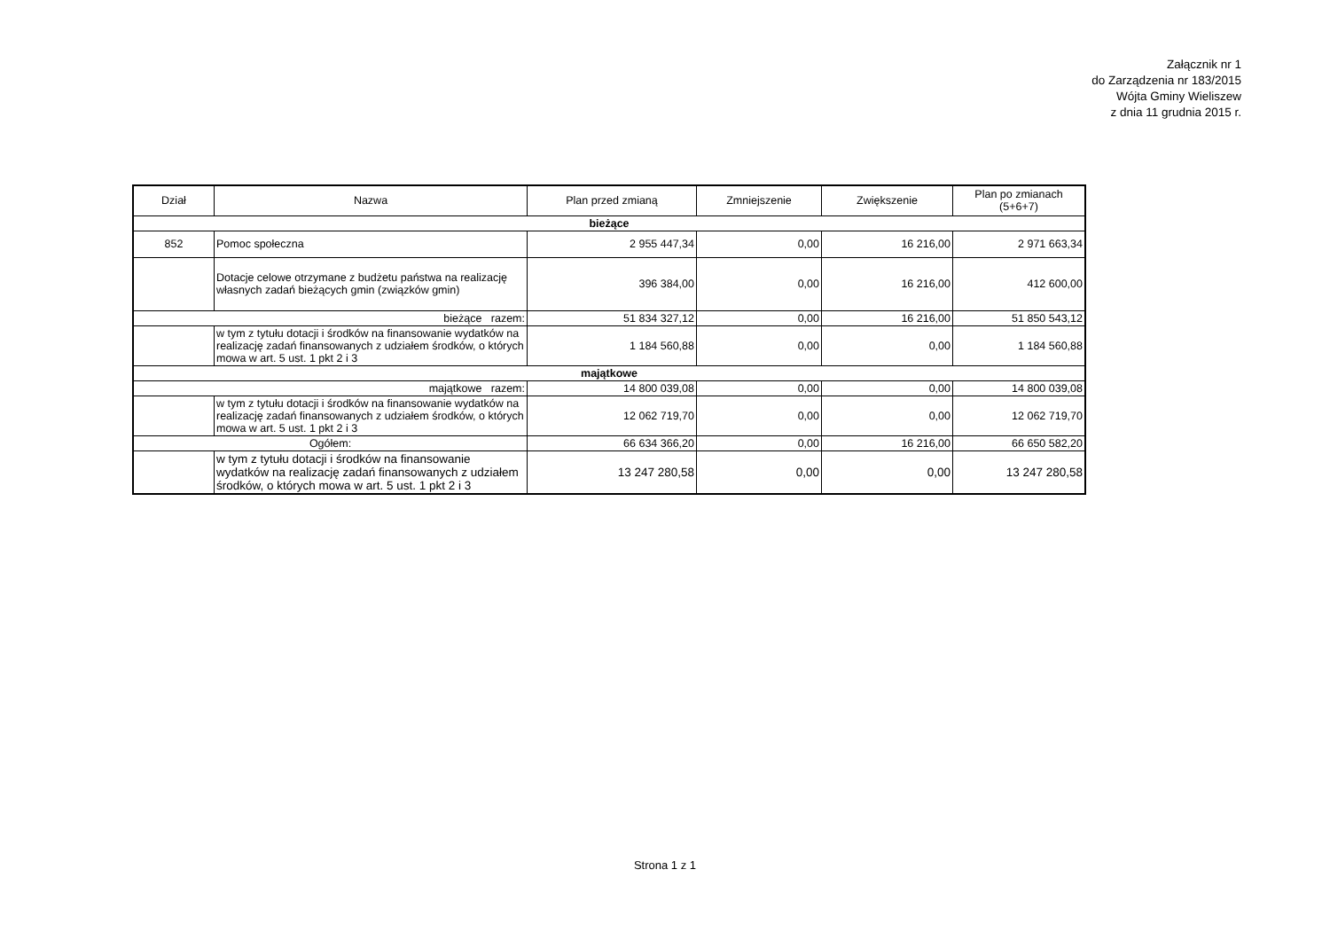Załącznik nr 1
do Zarządzenia nr 183/2015
Wójta Gminy Wieliszew
z dnia 11 grudnia 2015 r.
| Dział | Nazwa | Plan przed zmianą | Zmniejszenie | Zwiększenie | Plan po zmianach (5+6+7) |
| --- | --- | --- | --- | --- | --- |
| bieżące | | | | | |
| 852 | Pomoc społeczna | 2 955 447,34 | 0,00 | 16 216,00 | 2 971 663,34 |
| | Dotacje celowe otrzymane z budżetu państwa na realizację własnych zadań bieżących gmin (związków gmin) | 396 384,00 | 0,00 | 16 216,00 | 412 600,00 |
| bieżące razem: | | 51 834 327,12 | 0,00 | 16 216,00 | 51 850 543,12 |
| | w tym z tytułu dotacji i środków na finansowanie wydatków na realizację zadań finansowanych z udziałem środków, o których mowa w art. 5 ust. 1 pkt 2 i 3 | 1 184 560,88 | 0,00 | 0,00 | 1 184 560,88 |
| majątkowe | | | | | |
| majątkowe razem: | | 14 800 039,08 | 0,00 | 0,00 | 14 800 039,08 |
| | w tym z tytułu dotacji i środków na finansowanie wydatków na realizację zadań finansowanych z udziałem środków, o których mowa w art. 5 ust. 1 pkt 2 i 3 | 12 062 719,70 | 0,00 | 0,00 | 12 062 719,70 |
| Ogółem: | | 66 634 366,20 | 0,00 | 16 216,00 | 66 650 582,20 |
| | w tym z tytułu dotacji i środków na finansowanie wydatków na realizację zadań finansowanych z udziałem środków, o których mowa w art. 5 ust. 1 pkt 2 i 3 | 13 247 280,58 | 0,00 | 0,00 | 13 247 280,58 |
Strona 1 z 1